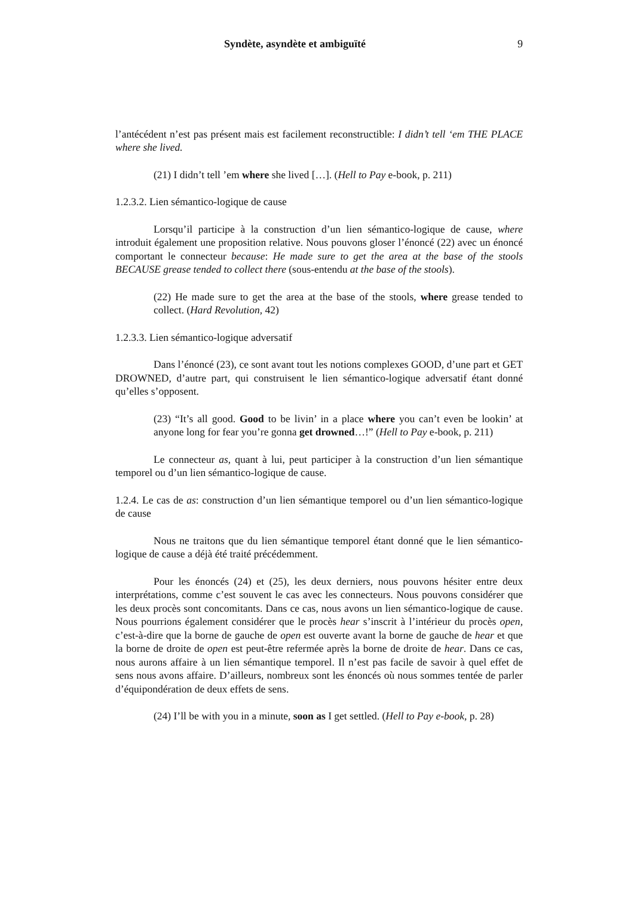Syndète, asyndète et ambiguïté 9
l’antécédent n’est pas présent mais est facilement reconstructible: I didn’t tell ‘em THE PLACE where she lived.
(21) I didn’t tell ’em where she lived […]. (Hell to Pay e-book, p. 211)
1.2.3.2. Lien sémantico-logique de cause
Lorsqu’il participe à la construction d’un lien sémantico-logique de cause, where introduit également une proposition relative. Nous pouvons gloser l’énoncé (22) avec un énoncé comportant le connecteur because: He made sure to get the area at the base of the stools BECAUSE grease tended to collect there (sous-entendu at the base of the stools).
(22) He made sure to get the area at the base of the stools, where grease tended to collect. (Hard Revolution, 42)
1.2.3.3. Lien sémantico-logique adversatif
Dans l’énoncé (23), ce sont avant tout les notions complexes GOOD, d’une part et GET DROWNED, d’autre part, qui construisent le lien sémantico-logique adversatif étant donné qu’elles s’opposent.
(23) “It’s all good. Good to be livin’ in a place where you can’t even be lookin’ at anyone long for fear you’re gonna get drowned…!” (Hell to Pay e-book, p. 211)
Le connecteur as, quant à lui, peut participer à la construction d’un lien sémantique temporel ou d’un lien sémantico-logique de cause.
1.2.4. Le cas de as: construction d’un lien sémantique temporel ou d’un lien sémantico-logique de cause
Nous ne traitons que du lien sémantique temporel étant donné que le lien sémantico-logique de cause a déjà été traité précédemment.
Pour les énoncés (24) et (25), les deux derniers, nous pouvons hésiter entre deux interprétations, comme c’est souvent le cas avec les connecteurs. Nous pouvons considérer que les deux procès sont concomitants. Dans ce cas, nous avons un lien sémantico-logique de cause. Nous pourrions également considérer que le procès hear s’inscrit à l’intérieur du procès open, c’est-à-dire que la borne de gauche de open est ouverte avant la borne de gauche de hear et que la borne de droite de open est peut-être refermée après la borne de droite de hear. Dans ce cas, nous aurons affaire à un lien sémantique temporel. Il n’est pas facile de savoir à quel effet de sens nous avons affaire. D’ailleurs, nombreux sont les énoncés où nous sommes tentée de parler d’équipondération de deux effets de sens.
(24) I’ll be with you in a minute, soon as I get settled. (Hell to Pay e-book, p. 28)